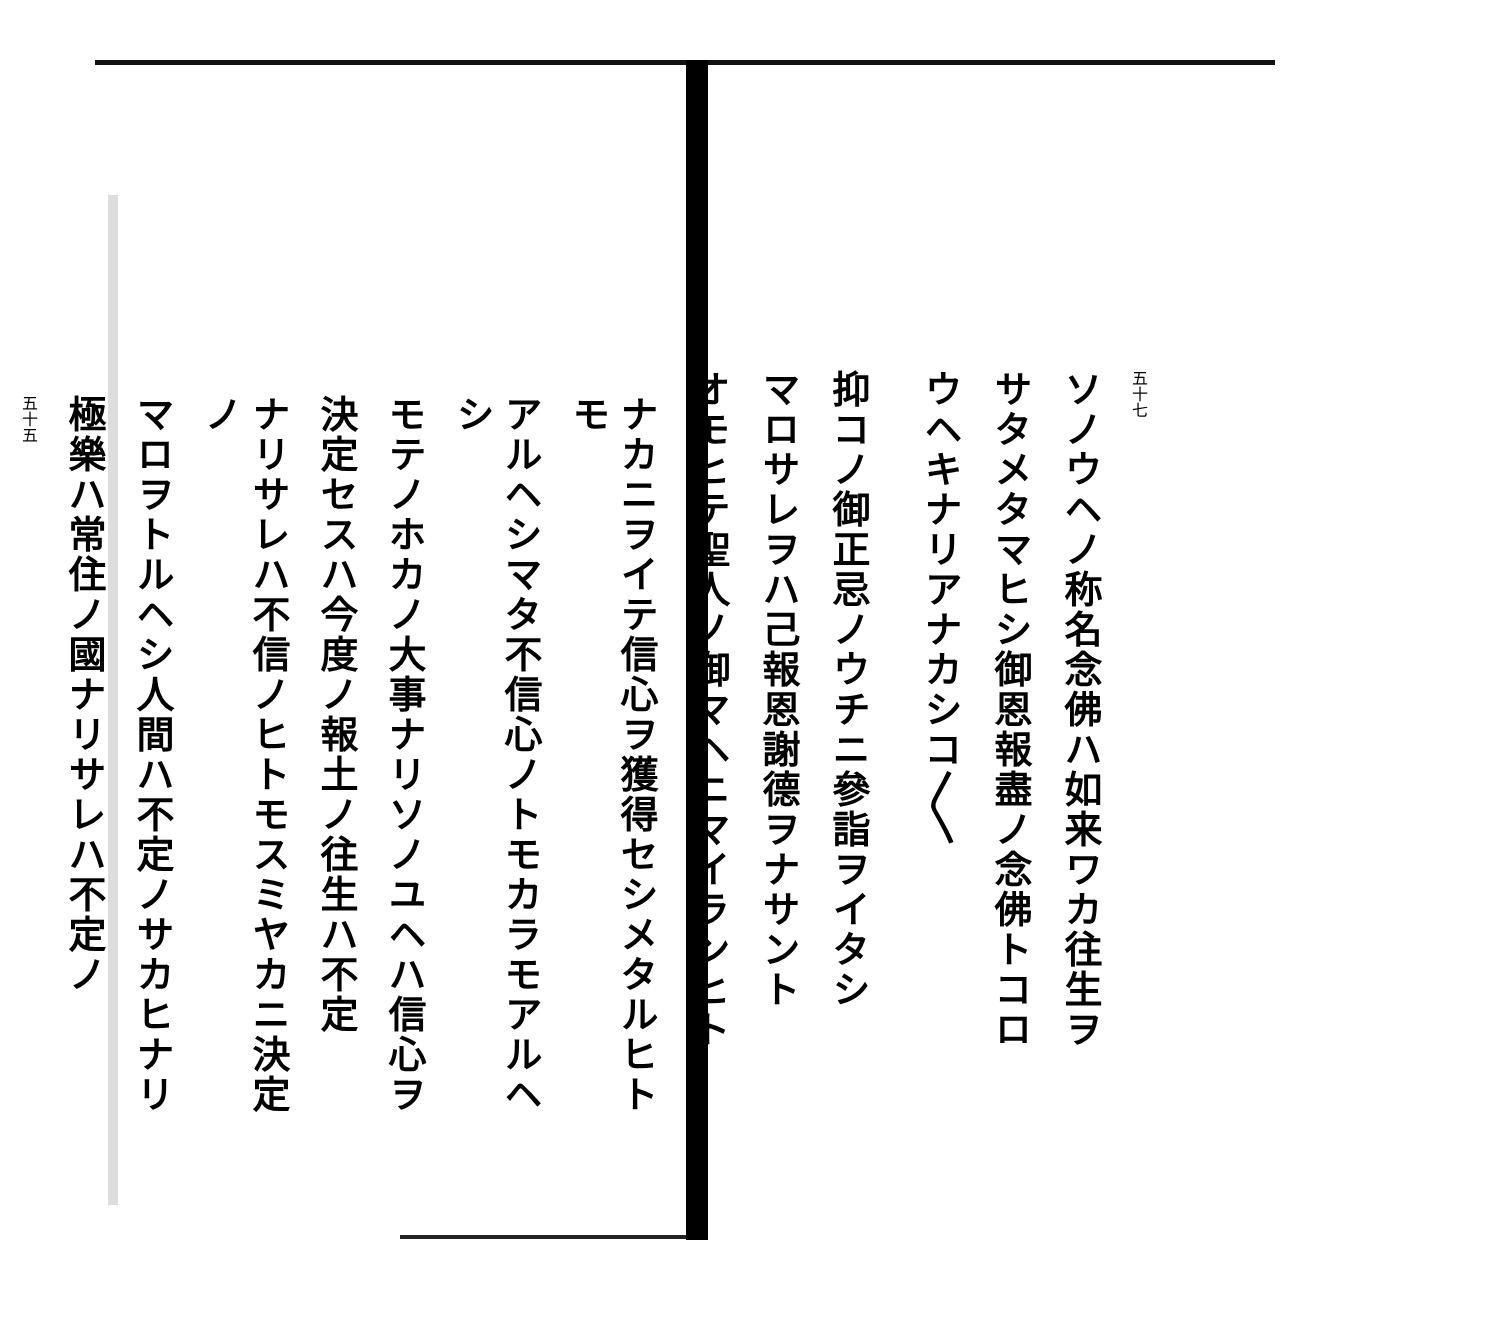五十七
ソノウヘノ称名念佛ハ如来ワカ往生ヲ
サタメタマヒシ御恩報盡ノ念佛トコロ
ウヘキナリアナカシコ〱
抑コノ御正忌ノウチニ參詣ヲイタシ
マロサレヲハ己報恩謝德ヲナサント
オモヒテ聖人ノ御マヘニマイランヒト
ナカニヲイテ信心ヲ獲得セシメタルヒトモ
アルヘシマタ不信心ノトモカラモアルヘシ
モテノホカノ大事ナリソノユヘハ信心ヲ
決定セスハ今度ノ報土ノ往生ハ不定
ナリサレハ不信ノヒトモスミヤカニ決定ノ
マロヲトルヘシ人間ハ不定ノサカヒナリ
極樂ハ常住ノ國ナリサレハ不定ノ
五十五